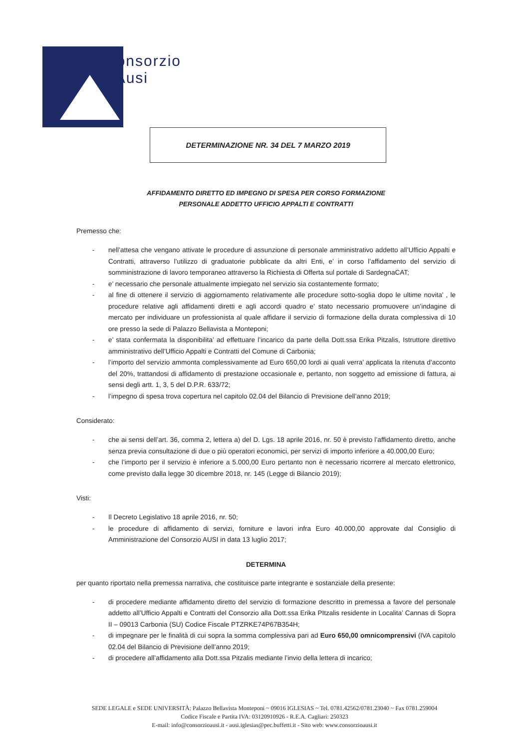Consorzio
Ausi
DETERMINAZIONE NR. 34 DEL 7 MARZO 2019
AFFIDAMENTO DIRETTO ED IMPEGNO DI SPESA PER CORSO FORMAZIONE
PERSONALE ADDETTO UFFICIO APPALTI E CONTRATTI
Premesso che:
- nell’attesa che vengano attivate le procedure di assunzione di personale amministrativo addetto all’Ufficio Appalti e Contratti, attraverso l’utilizzo di graduatorie pubblicate da altri Enti, e’ in corso l’affidamento del servizio di somministrazione di lavoro temporaneo attraverso la Richiesta di Offerta sul portale di SardegnaCAT;
- e’ necessario che personale attualmente impiegato nel servizio sia costantemente formato;
- al fine di ottenere il servizio di aggiornamento relativamente alle procedure sotto-soglia dopo le ultime novita’ , le procedure relative agli affidamenti diretti e agli accordi quadro e’ stato necessario promuovere un’indagine di mercato per individuare un professionista al quale affidare il servizio di formazione della durata complessiva di 10 ore presso la sede di Palazzo Bellavista a Monteponi;
- e’ stata confermata la disponibilita’ ad effettuare l’incarico da parte della Dott.ssa Erika Pitzalis, Istruttore direttivo amministrativo dell’Ufficio Appalti e Contratti del Comune di Carbonia;
- l’importo del servizio ammonta complessivamente ad Euro 650,00 lordi ai quali verra’ applicata la ritenuta d’acconto del 20%, trattandosi di affidamento di prestazione occasionale e, pertanto, non soggetto ad emissione di fattura, ai sensi degli artt. 1, 3, 5 del D.P.R. 633/72;
- l’impegno di spesa trova copertura nel capitolo 02.04 del Bilancio di Previsione dell’anno 2019;
Considerato:
- che ai sensi dell’art. 36, comma 2, lettera a) del D. Lgs. 18 aprile 2016, nr. 50 è previsto l’affidamento diretto, anche senza previa consultazione di due o più operatori economici, per servizi di importo inferiore a 40.000,00 Euro;
- che l’importo per il servizio è inferiore a 5.000,00 Euro pertanto non è necessario ricorrere al mercato elettronico, come previsto dalla legge 30 dicembre 2018, nr. 145 (Legge di Bilancio 2019);
Visti:
- Il Decreto Legislativo 18 aprile 2016, nr. 50;
- le procedure di affidamento di servizi, forniture e lavori infra Euro 40.000,00 approvate dal Consiglio di Amministrazione del Consorzio AUSI in data 13 luglio 2017;
DETERMINA
per quanto riportato nella premessa narrativa, che costituisce parte integrante e sostanziale della presente:
- di procedere mediante affidamento diretto del servizio di formazione descritto in premessa a favore del personale addetto all’Ufficio Appalti e Contratti del Consorzio alla Dott.ssa Erika PItzalis residente in Localita’ Cannas di Sopra II – 09013 Carbonia (SU) Codice Fiscale PTZRKE74P67B354H;
- di impegnare per le finalità di cui sopra la somma complessiva pari ad Euro 650,00 omnicomprensivi (IVA capitolo 02.04 del Bilancio di Previsione dell’anno 2019;
- di procedere all’affidamento alla Dott.ssa Pitzalis mediante l’invio della lettera di incarico;
SEDE LEGALE e SEDE UNIVERSITÀ: Palazzo Bellavista Monteponi ~ 09016 IGLESIAS ~ Tel. 0781.42562/0781.23040 ~ Fax 0781.259004
Codice Fiscale e Partita IVA: 03120910926 - R.E.A. Cagliari: 250323
E-mail: info@consorzioausi.it - ausi.iglesias@pec.buffetti.it - Sito web: www.consorzioausi.it